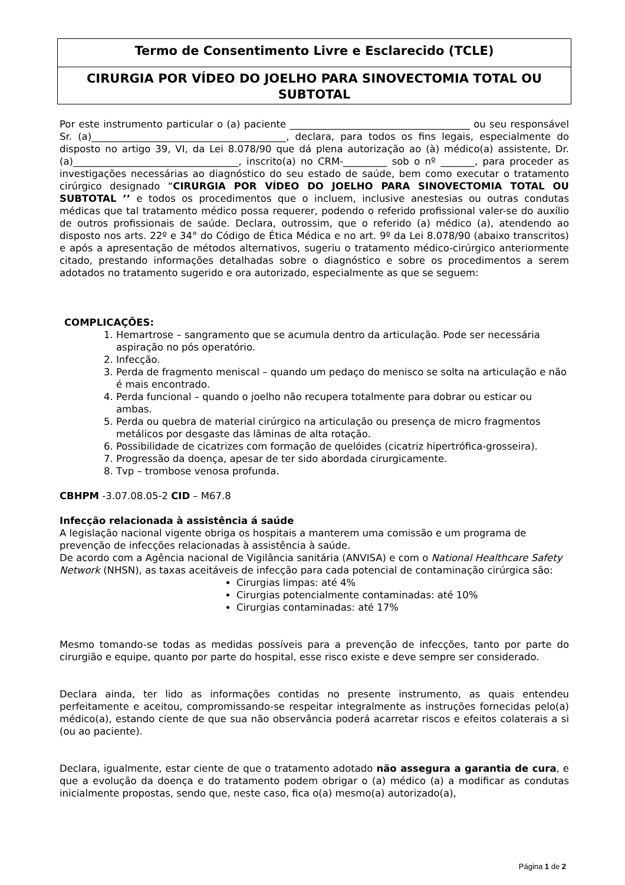Termo de Consentimento Livre e Esclarecido (TCLE)
CIRURGIA POR VÍDEO DO JOELHO PARA SINOVECTOMIA TOTAL OU SUBTOTAL
Por este instrumento particular o (a) paciente _____________________________________ ou seu responsável Sr. (a)________________________________________, declara, para todos os fins legais, especialmente do disposto no artigo 39, VI, da Lei 8.078/90 que dá plena autorização ao (à) médico(a) assistente, Dr.(a)__________________________________, inscrito(a) no CRM-_________ sob o nº _______, para proceder as investigações necessárias ao diagnóstico do seu estado de saúde, bem como executar o tratamento cirúrgico designado “CIRURGIA POR VÍDEO DO JOELHO PARA SINOVECTOMIA TOTAL OU SUBTOTAL ’’ e todos os procedimentos que o incluem, inclusive anestesias ou outras condutas médicas que tal tratamento médico possa requerer, podendo o referido profissional valer-se do auxílio de outros profissionais de saúde. Declara, outrossim, que o referido (a) médico (a), atendendo ao disposto nos arts. 22º e 34° do Código de Ética Médica e no art. 9º da Lei 8.078/90 (abaixo transcritos) e após a apresentação de métodos alternativos, sugeriu o tratamento médico-cirúrgico anteriormente citado, prestando informações detalhadas sobre o diagnóstico e sobre os procedimentos a serem adotados no tratamento sugerido e ora autorizado, especialmente as que se seguem:
COMPLICAÇÕES:
1. Hemartrose – sangramento que se acumula dentro da articulação. Pode ser necessária aspiração no pós operatório.
2. Infecção.
3. Perda de fragmento meniscal – quando um pedaço do menisco se solta na articulação e não é mais encontrado.
4. Perda funcional – quando o joelho não recupera totalmente para dobrar ou esticar ou ambas.
5. Perda ou quebra de material cirúrgico na articulação ou presença de micro fragmentos metálicos por desgaste das lâminas de alta rotação.
6. Possibilidade de cicatrizes com formação de quelóides (cicatriz hipertrófica-grosseira).
7. Progressão da doença, apesar de ter sido abordada cirurgicamente.
8. Tvp – trombose venosa profunda.
CBHPM -3.07.08.05-2 CID – M67.8
Infecção relacionada à assistência á saúde
A legislação nacional vigente obriga os hospitais a manterem uma comissão e um programa de prevenção de infecções relacionadas à assistência à saúde.
De acordo com a Agência nacional de Vigilância sanitária (ANVISA) e com o National Healthcare Safety Network (NHSN), as taxas aceitáveis de infecção para cada potencial de contaminação cirúrgica são:
Cirurgias limpas: até 4%
Cirurgias potencialmente contaminadas: até 10%
Cirurgias contaminadas: até 17%
Mesmo tomando-se todas as medidas possíveis para a prevenção de infecções, tanto por parte do cirurgião e equipe, quanto por parte do hospital, esse risco existe e deve sempre ser considerado.
Declara ainda, ter lido as informações contidas no presente instrumento, as quais entendeu perfeitamente e aceitou, compromissando-se respeitar integralmente as instruções fornecidas pelo(a) médico(a), estando ciente de que sua não observância poderá acarretar riscos e efeitos colaterais a si (ou ao paciente).
Declara, igualmente, estar ciente de que o tratamento adotado não assegura a garantia de cura, e que a evolução da doença e do tratamento podem obrigar o (a) médico (a) a modificar as condutas inicialmente propostas, sendo que, neste caso, fica o(a) mesmo(a) autorizado(a),
Página 1 de 2